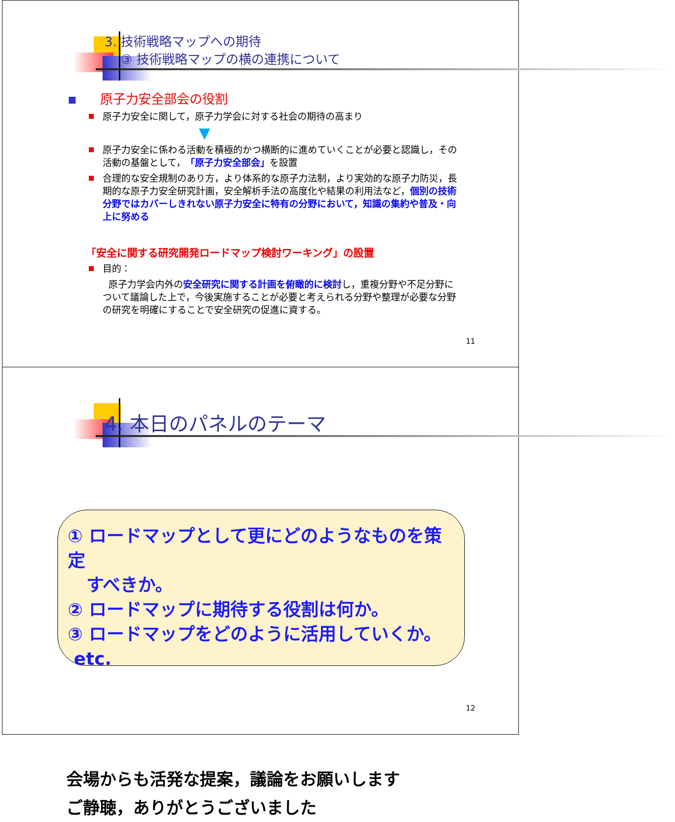3. 技術戦略マップへの期待
③ 技術戦略マップの横の連携について
原子力安全部会の役割
原子力安全に関して，原子力学会に対する社会の期待の高まり
▼
原子力安全に係わる活動を積極的かつ横断的に進めていくことが必要と認識し，その活動の基盤として，「原子力安全部会」を設置
合理的な安全規制のあり方，より体系的な原子力法制，より実効的な原子力防災，長期的な原子力安全研究計画，安全解析手法の高度化や結果の利用法など，個別の技術分野ではカバーしきれない原子力安全に特有の分野において，知識の集約や普及・向上に努める
「安全に関する研究開発ロードマップ検討ワーキング」の設置
目的：
原子力学会内外の安全研究に関する計画を俯瞰的に検討し，重複分野や不足分野について議論した上で，今後実施することが必要と考えられる分野や整理が必要な分野の研究を明確にすることで安全研究の促進に資する。
11
4. 本日のパネルのテーマ
① ロードマップとして更にどのようなものを策定
すべきか。
② ロードマップに期待する役割は何か。
③ ロードマップをどのように活用していくか。
etc.
会場からも活発な提案，議論をお願いします
ご静聴，ありがとうございました
12